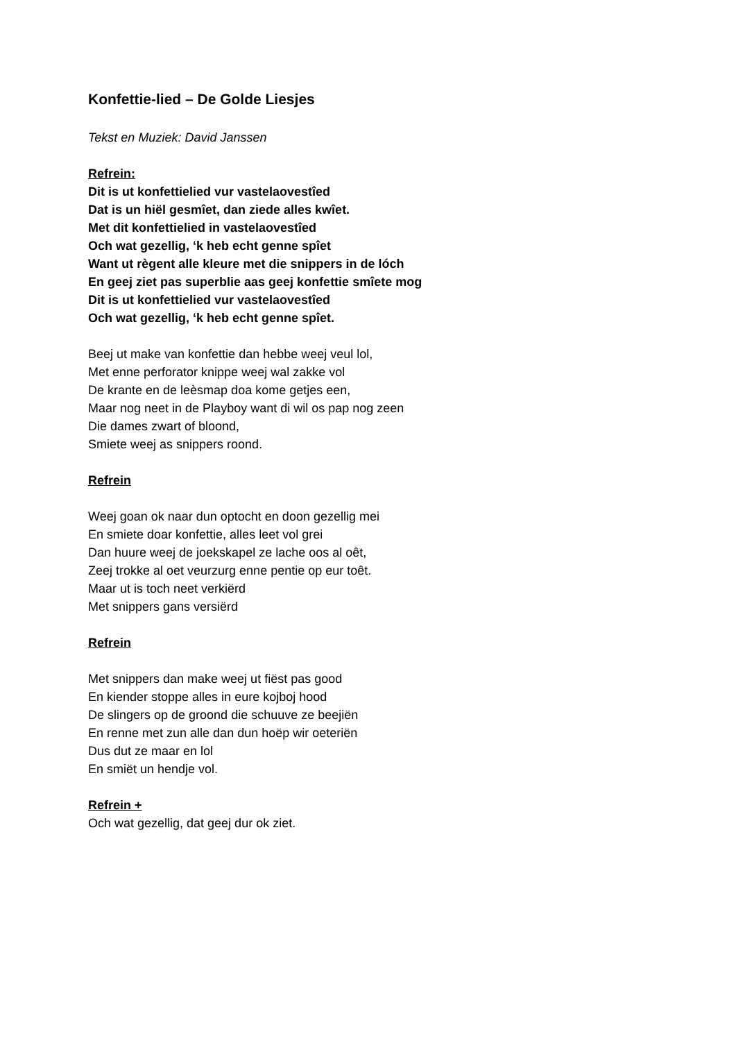Konfettie-lied – De Golde Liesjes
Tekst en Muziek: David Janssen
Refrein:
Dit is ut konfettielied vur vastelaovestîed
Dat is un hiël gesmîet, dan ziede alles kwîet.
Met dit konfettielied in vastelaovestîed
Och wat gezellig, ‘k heb echt genne spîet
Want ut règent alle kleure met die snippers in de lóch
En geej ziet pas superblie aas geej konfettie smîete mog
Dit is ut konfettielied vur vastelaovestîed
Och wat gezellig, ‘k heb echt genne spîet.
Beej ut make van konfettie dan hebbe weej veul lol,
Met enne perforator knippe weej wal zakke vol
De krante en de leèsmap doa kome getjes een,
Maar nog neet in de Playboy want di wil os pap nog zeen
Die dames zwart of bloond,
Smiete weej as snippers roond.
Refrein
Weej goan ok naar dun optocht en doon gezellig mei
En smiete doar konfettie, alles leet vol grei
Dan huure weej de joekskapel ze lache oos al oêt,
Zeej trokke al oet veurzurg enne pentie op eur toêt.
Maar ut is toch neet verkiërd
Met snippers gans versiërd
Refrein
Met snippers dan make weej ut fiëst pas good
En kiender stoppe alles in eure kojboj hood
De slingers op de groond die schuuve ze beejiën
En renne met zun alle dan dun hoëp wir oeteriën
Dus dut ze maar en lol
En smiët un hendje vol.
Refrein +
Och wat gezellig, dat geej dur ok ziet.